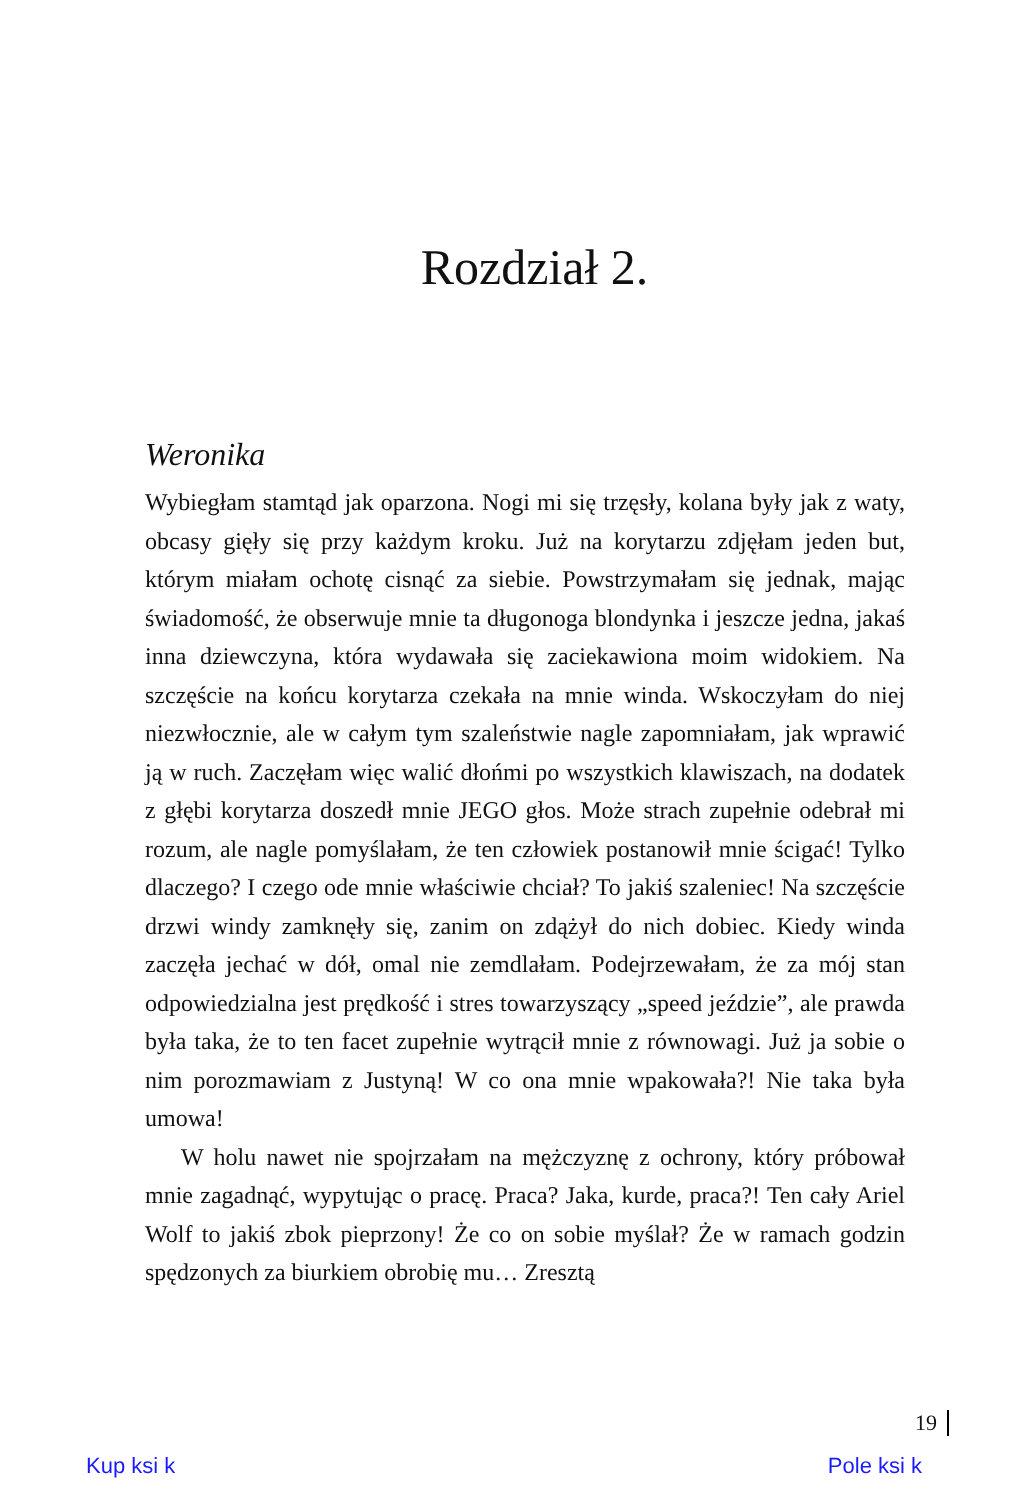Rozdział 2.
Weronika
Wybiegłam stamtąd jak oparzona. Nogi mi się trzęsły, kolana były jak z waty, obcasy gięły się przy każdym kroku. Już na korytarzu zdjęłam jeden but, którym miałam ochotę cisnąć za siebie. Powstrzymałam się jednak, mając świadomość, że obserwuje mnie ta długonoga blondynka i jeszcze jedna, jakaś inna dziewczyna, która wydawała się zaciekawiona moim widokiem. Na szczęście na końcu korytarza czekała na mnie winda. Wskoczyłam do niej niezwłocznie, ale w całym tym szaleństwie nagle zapomniałam, jak wprawić ją w ruch. Zaczęłam więc walić dłońmi po wszystkich klawiszach, na dodatek z głębi korytarza doszedł mnie JEGO głos. Może strach zupełnie odebrał mi rozum, ale nagle pomyślałam, że ten człowiek postanowił mnie ścigać! Tylko dlaczego? I czego ode mnie właściwie chciał? To jakiś szaleniec! Na szczęście drzwi windy zamknęły się, zanim on zdążył do nich dobiec. Kiedy winda zaczęła jechać w dół, omal nie zemdlałam. Podejrzewałam, że za mój stan odpowiedzialna jest prędkość i stres towarzyszący „speed jeździe”, ale prawda była taka, że to ten facet zupełnie wytrącił mnie z równowagi. Już ja sobie o nim porozmawiam z Justyną! W co ona mnie wpakowała?! Nie taka była umowa!
W holu nawet nie spojrzałam na mężczyznę z ochrony, który próbował mnie zagadnąć, wypytując o pracę. Praca? Jaka, kurde, praca?! Ten cały Ariel Wolf to jakiś zbok pieprzony! Że co on sobie myślał? Że w ramach godzin spędzonych za biurkiem obrobię mu… Zresztą
19
Kup ksi k Pole ksi k